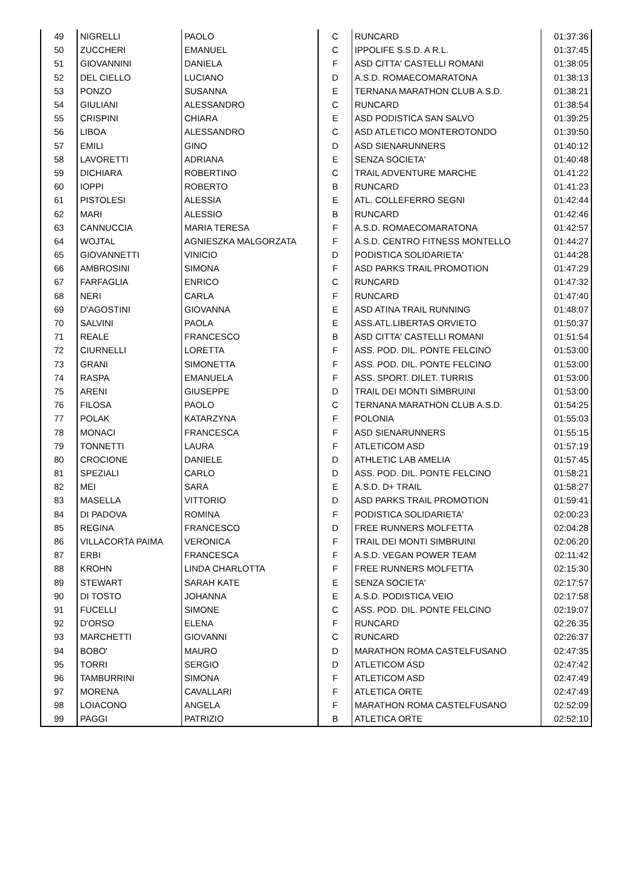| 49 | NIGRELLI | PAOLO | C | RUNCARD | 01:37:36 |
| 50 | ZUCCHERI | EMANUEL | C | IPPOLIFE S.S.D. A R.L. | 01:37:45 |
| 51 | GIOVANNINI | DANIELA | F | ASD CITTA' CASTELLI ROMANI | 01:38:05 |
| 52 | DEL CIELLO | LUCIANO | D | A.S.D. ROMAECOMARATONA | 01:38:13 |
| 53 | PONZO | SUSANNA | E | TERNANA MARATHON CLUB A.S.D. | 01:38:21 |
| 54 | GIULIANI | ALESSANDRO | C | RUNCARD | 01:38:54 |
| 55 | CRISPINI | CHIARA | E | ASD PODISTICA SAN SALVO | 01:39:25 |
| 56 | LIBOA | ALESSANDRO | C | ASD ATLETICO MONTEROTONDO | 01:39:50 |
| 57 | EMILI | GINO | D | ASD SIENARUNNERS | 01:40:12 |
| 58 | LAVORETTI | ADRIANA | E | SENZA SOCIETA' | 01:40:48 |
| 59 | DICHIARA | ROBERTINO | C | TRAIL ADVENTURE MARCHE | 01:41:22 |
| 60 | IOPPI | ROBERTO | B | RUNCARD | 01:41:23 |
| 61 | PISTOLESI | ALESSIA | E | ATL. COLLEFERRO SEGNI | 01:42:44 |
| 62 | MARI | ALESSIO | B | RUNCARD | 01:42:46 |
| 63 | CANNUCCIA | MARIA TERESA | F | A.S.D. ROMAECOMARATONA | 01:42:57 |
| 64 | WOJTAL | AGNIESZKA MALGORZATA | F | A.S.D. CENTRO FITNESS MONTELLO | 01:44:27 |
| 65 | GIOVANNETTI | VINICIO | D | PODISTICA SOLIDARIETA' | 01:44:28 |
| 66 | AMBROSINI | SIMONA | F | ASD PARKS TRAIL PROMOTION | 01:47:29 |
| 67 | FARFAGLIA | ENRICO | C | RUNCARD | 01:47:32 |
| 68 | NERI | CARLA | F | RUNCARD | 01:47:40 |
| 69 | D'AGOSTINI | GIOVANNA | E | ASD ATINA TRAIL RUNNING | 01:48:07 |
| 70 | SALVINI | PAOLA | E | ASS.ATL.LIBERTAS ORVIETO | 01:50:37 |
| 71 | REALE | FRANCESCO | B | ASD CITTA' CASTELLI ROMANI | 01:51:54 |
| 72 | CIURNELLI | LORETTA | F | ASS. POD. DIL. PONTE FELCINO | 01:53:00 |
| 73 | GRANI | SIMONETTA | F | ASS. POD. DIL. PONTE FELCINO | 01:53:00 |
| 74 | RASPA | EMANUELA | F | ASS. SPORT. DILET. TURRIS | 01:53:00 |
| 75 | ARENI | GIUSEPPE | D | TRAIL DEI MONTI SIMBRUINI | 01:53:00 |
| 76 | FILOSA | PAOLO | C | TERNANA MARATHON CLUB A.S.D. | 01:54:25 |
| 77 | POLAK | KATARZYNA | F | POLONIA | 01:55:03 |
| 78 | MONACI | FRANCESCA | F | ASD SIENARUNNERS | 01:55:15 |
| 79 | TONNETTI | LAURA | F | ATLETICOM ASD | 01:57:19 |
| 80 | CROCIONE | DANIELE | D | ATHLETIC LAB AMELIA | 01:57:45 |
| 81 | SPEZIALI | CARLO | D | ASS. POD. DIL. PONTE FELCINO | 01:58:21 |
| 82 | MEI | SARA | E | A.S.D. D+ TRAIL | 01:58:27 |
| 83 | MASELLA | VITTORIO | D | ASD PARKS TRAIL PROMOTION | 01:59:41 |
| 84 | DI PADOVA | ROMINA | F | PODISTICA SOLIDARIETA' | 02:00:23 |
| 85 | REGINA | FRANCESCO | D | FREE RUNNERS MOLFETTA | 02:04:28 |
| 86 | VILLACORTA PAIMA | VERONICA | F | TRAIL DEI MONTI SIMBRUINI | 02:06:20 |
| 87 | ERBI | FRANCESCA | F | A.S.D. VEGAN POWER TEAM | 02:11:42 |
| 88 | KROHN | LINDA CHARLOTTA | F | FREE RUNNERS MOLFETTA | 02:15:30 |
| 89 | STEWART | SARAH KATE | E | SENZA SOCIETA' | 02:17:57 |
| 90 | DI TOSTO | JOHANNA | E | A.S.D. PODISTICA VEIO | 02:17:58 |
| 91 | FUCELLI | SIMONE | C | ASS. POD. DIL. PONTE FELCINO | 02:19:07 |
| 92 | D'ORSO | ELENA | F | RUNCARD | 02:26:35 |
| 93 | MARCHETTI | GIOVANNI | C | RUNCARD | 02:26:37 |
| 94 | BOBO' | MAURO | D | MARATHON ROMA CASTELFUSANO | 02:47:35 |
| 95 | TORRI | SERGIO | D | ATLETICOM ASD | 02:47:42 |
| 96 | TAMBURRINI | SIMONA | F | ATLETICOM ASD | 02:47:49 |
| 97 | MORENA | CAVALLARI | F | ATLETICA ORTE | 02:47:49 |
| 98 | LOIACONO | ANGELA | F | MARATHON ROMA CASTELFUSANO | 02:52:09 |
| 99 | PAGGI | PATRIZIO | B | ATLETICA ORTE | 02:52:10 |